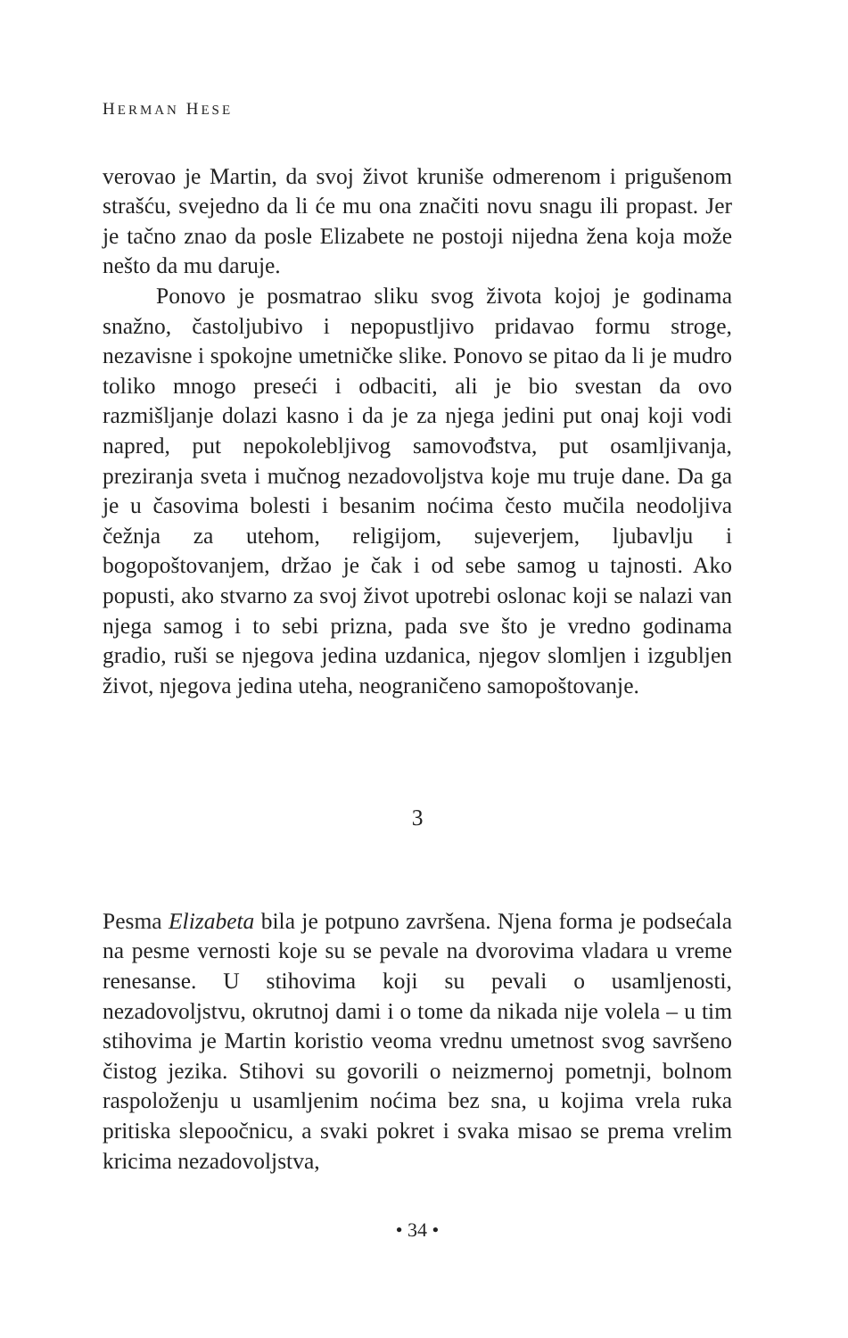HERMAN HESE
verovao je Martin, da svoj život kruniše odmerenom i prigušenom strašću, svejedno da li će mu ona značiti novu snagu ili propast. Jer je tačno znao da posle Elizabete ne postoji nijedna žena koja može nešto da mu daruje.
Ponovo je posmatrao sliku svog života kojoj je godinama snažno, častoljubivo i nepopustljivo pridavao formu stroge, nezavisne i spokojne umetničke slike. Ponovo se pitao da li je mudro toliko mnogo preseći i odbaciti, ali je bio svestan da ovo razmišljanje dolazi kasno i da je za njega jedini put onaj koji vodi napred, put nepokolebljivog samovođstva, put osamljivanja, preziranja sveta i mučnog nezadovoljstva koje mu truje dane. Da ga je u časovima bolesti i besanim noćima često mučila neodoljiva čežnja za utehom, religijom, sujeverjem, ljubavlju i bogopoštovanjem, držao je čak i od sebe samog u tajnosti. Ako popusti, ako stvarno za svoj život upotrebi oslonac koji se nalazi van njega samog i to sebi prizna, pada sve što je vredno godinama gradio, ruši se njegova jedina uzdanica, njegov slomljen i izgubljen život, njegova jedina uteha, neograničeno samopoštovanje.
3
Pesma Elizabeta bila je potpuno završena. Njena forma je podsećala na pesme vernosti koje su se pevale na dvorovima vladara u vreme renesanse. U stihovima koji su pevali o usamljenosti, nezadovoljstvu, okrutnoj dami i o tome da nikada nije volela – u tim stihovima je Martin koristio veoma vrednu umetnost svog savršeno čistog jezika. Stihovi su govorili o neizmernoj pometnji, bolnom raspoloženju u usamljenim noćima bez sna, u kojima vrela ruka pritiska slepoočnicu, a svaki pokret i svaka misao se prema vrelim kricima nezadovoljstva,
• 34 •